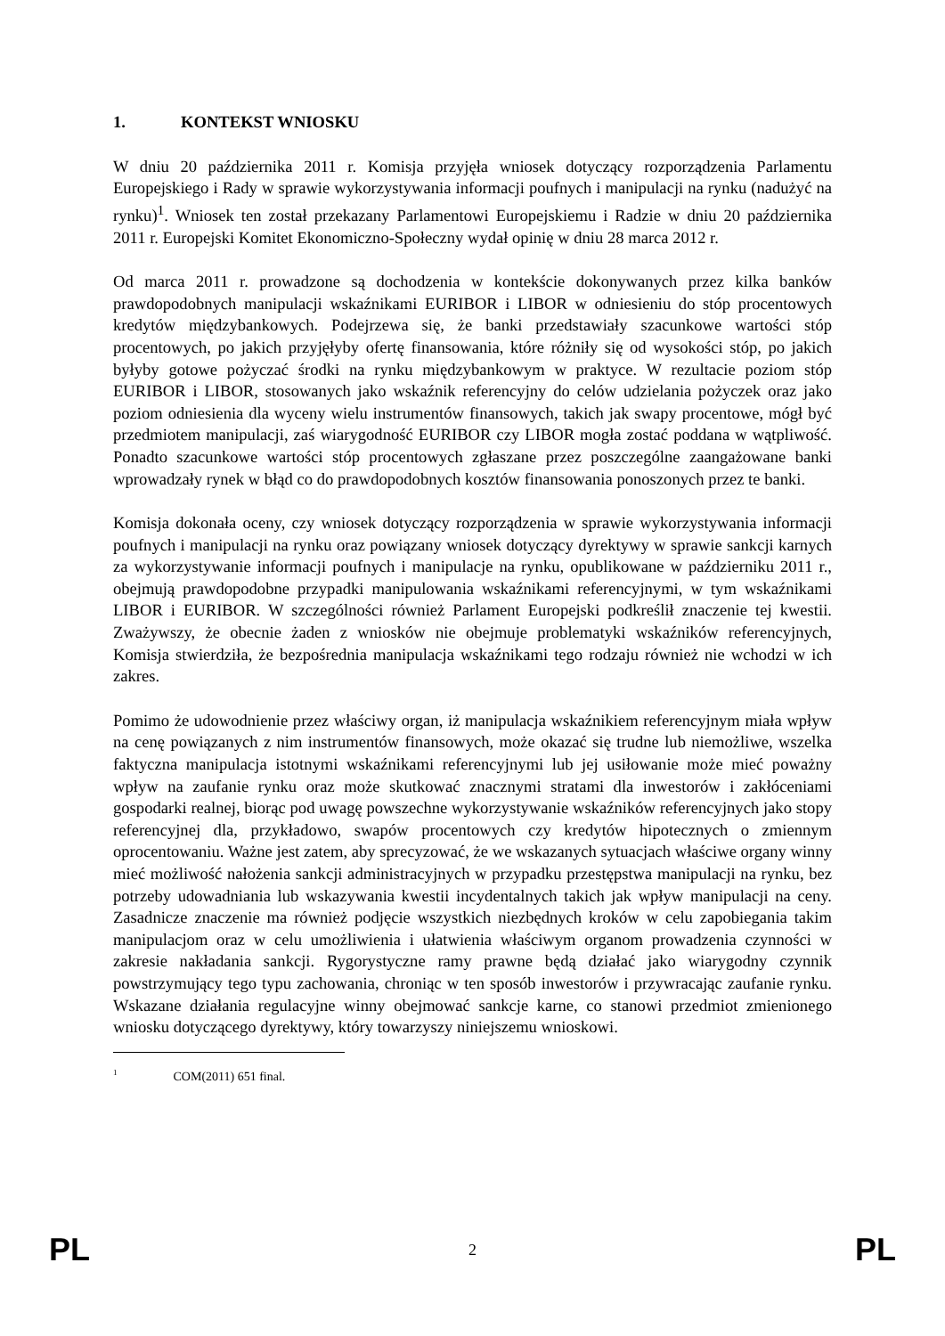1. KONTEKST WNIOSKU
W dniu 20 października 2011 r. Komisja przyjęła wniosek dotyczący rozporządzenia Parlamentu Europejskiego i Rady w sprawie wykorzystywania informacji poufnych i manipulacji na rynku (nadużyć na rynku)<sup>1</sup>. Wniosek ten został przekazany Parlamentowi Europejskiemu i Radzie w dniu 20 października 2011 r. Europejski Komitet Ekonomiczno-Społeczny wydał opinię w dniu 28 marca 2012 r.
Od marca 2011 r. prowadzone są dochodzenia w kontekście dokonywanych przez kilka banków prawdopodobnych manipulacji wskaźnikami EURIBOR i LIBOR w odniesieniu do stóp procentowych kredytów międzybankowych. Podejrzewa się, że banki przedstawiały szacunkowe wartości stóp procentowych, po jakich przyjęłyby ofertę finansowania, które różniły się od wysokości stóp, po jakich byłyby gotowe pożyczać środki na rynku międzybankowym w praktyce. W rezultacie poziom stóp EURIBOR i LIBOR, stosowanych jako wskaźnik referencyjny do celów udzielania pożyczek oraz jako poziom odniesienia dla wyceny wielu instrumentów finansowych, takich jak swapy procentowe, mógł być przedmiotem manipulacji, zaś wiarygodność EURIBOR czy LIBOR mogła zostać poddana w wątpliwość. Ponadto szacunkowe wartości stóp procentowych zgłaszane przez poszczególne zaangażowane banki wprowadzały rynek w błąd co do prawdopodobnych kosztów finansowania ponoszonych przez te banki.
Komisja dokonała oceny, czy wniosek dotyczący rozporządzenia w sprawie wykorzystywania informacji poufnych i manipulacji na rynku oraz powiązany wniosek dotyczący dyrektywy w sprawie sankcji karnych za wykorzystywanie informacji poufnych i manipulacje na rynku, opublikowane w październiku 2011 r., obejmują prawdopodobne przypadki manipulowania wskaźnikami referencyjnymi, w tym wskaźnikami LIBOR i EURIBOR. W szczególności również Parlament Europejski podkreślił znaczenie tej kwestii. Zważywszy, że obecnie żaden z wniosków nie obejmuje problematyki wskaźników referencyjnych, Komisja stwierdziła, że bezpośrednia manipulacja wskaźnikami tego rodzaju również nie wchodzi w ich zakres.
Pomimo że udowodnienie przez właściwy organ, iż manipulacja wskaźnikiem referencyjnym miała wpływ na cenę powiązanych z nim instrumentów finansowych, może okazać się trudne lub niemożliwe, wszelka faktyczna manipulacja istotnymi wskaźnikami referencyjnymi lub jej usiłowanie może mieć poważny wpływ na zaufanie rynku oraz może skutkować znacznymi stratami dla inwestorów i zakłóceniami gospodarki realnej, biorąc pod uwagę powszechne wykorzystywanie wskaźników referencyjnych jako stopy referencyjnej dla, przykładowo, swapów procentowych czy kredytów hipotecznych o zmiennym oprocentowaniu. Ważne jest zatem, aby sprecyzować, że we wskazanych sytuacjach właściwe organy winny mieć możliwość nałożenia sankcji administracyjnych w przypadku przestępstwa manipulacji na rynku, bez potrzeby udowadniania lub wskazywania kwestii incydentalnych takich jak wpływ manipulacji na ceny. Zasadnicze znaczenie ma również podjęcie wszystkich niezbędnych kroków w celu zapobiegania takim manipulacjom oraz w celu umożliwienia i ułatwienia właściwym organom prowadzenia czynności w zakresie nakładania sankcji. Rygorystyczne ramy prawne będą działać jako wiarygodny czynnik powstrzymujący tego typu zachowania, chroniąc w ten sposób inwestorów i przywracając zaufanie rynku. Wskazane działania regulacyjne winny obejmować sankcje karne, co stanowi przedmiot zmienionego wniosku dotyczącego dyrektywy, który towarzyszy niniejszemu wnioskowi.
<sup>1</sup> COM(2011) 651 final.
PL 2 PL